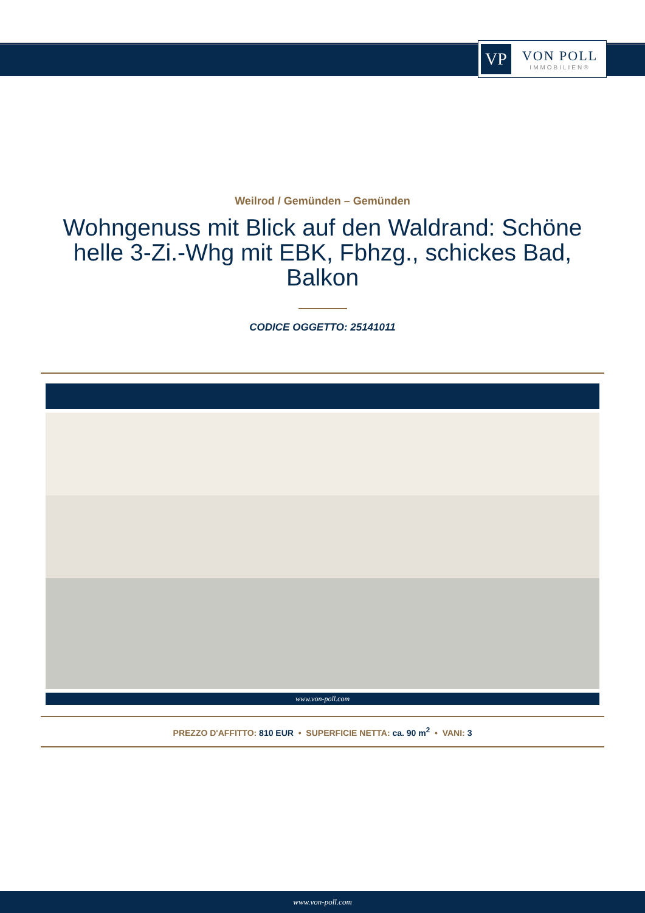VP
VON POLL
IMMOBILIEN®
Weilrod / Gemünden – Gemünden
Wohngenuss mit Blick auf den Waldrand: Schöne helle 3-Zi.-Whg mit EBK, Fbhzg., schickes Bad, Balkon
CODICE OGGETTO: 25141011
www.von-poll.com
PREZZO D'AFFITTO: 810 EUR • SUPERFICIE NETTA: ca. 90 m<sup>2</sup> • VANI: 3
www.von-poll.com